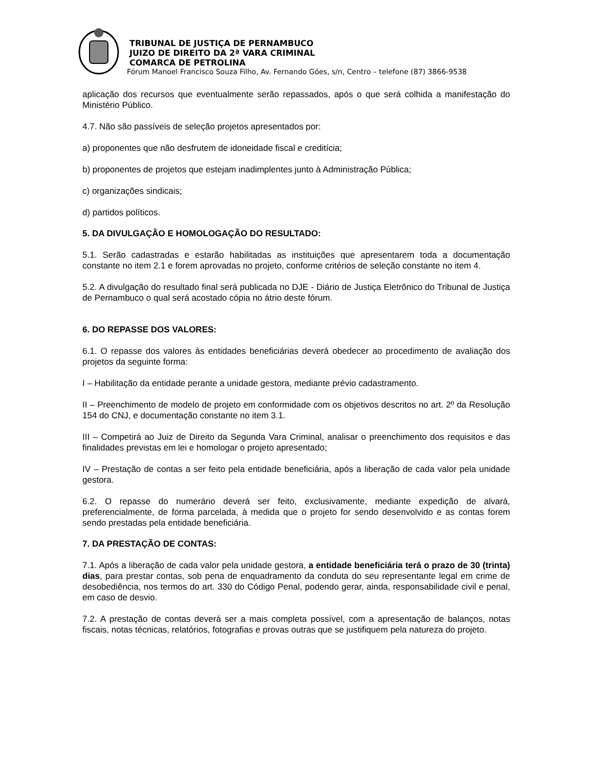TRIBUNAL DE JUSTIÇA DE PERNAMBUCO
JUIZO DE DIREITO DA 2ª VARA CRIMINAL
COMARCA DE PETROLINA
Fórum Manoel Francisco Souza Filho, Av. Fernando Góes, s/n, Centro – telefone (87) 3866-9538
aplicação dos recursos que eventualmente serão repassados, após o que será colhida a manifestação do Ministério Público.
4.7. Não são passíveis de seleção projetos apresentados por:
a) proponentes que não desfrutem de idoneidade fiscal e creditícia;
b) proponentes de projetos que estejam inadimplentes junto à Administração Pública;
c) organizações sindicais;
d) partidos políticos.
5. DA DIVULGAÇÃO E HOMOLOGAÇÃO DO RESULTADO:
5.1. Serão cadastradas e estarão habilitadas as instituições que apresentarem toda a documentação constante no item 2.1 e forem aprovadas no projeto, conforme critérios de seleção constante no item 4.
5.2. A divulgação do resultado final será publicada no DJE - Diário de Justiça Eletrônico do Tribunal de Justiça de Pernambuco o qual será acostado cópia no átrio deste fórum.
6. DO REPASSE DOS VALORES:
6.1. O repasse dos valores às entidades beneficiárias deverá obedecer ao procedimento de avaliação dos projetos da seguinte forma:
I – Habilitação da entidade perante a unidade gestora, mediante prévio cadastramento.
II – Preenchimento de modelo de projeto em conformidade com os objetivos descritos no art. 2º da Resolução 154 do CNJ, e documentação constante no item 3.1.
III – Competirá ao Juiz de Direito da Segunda Vara Criminal, analisar o preenchimento dos requisitos e das finalidades previstas em lei e homologar o projeto apresentado;
IV – Prestação de contas a ser feito pela entidade beneficiária, após a liberação de cada valor pela unidade gestora.
6.2. O repasse do numerário deverá ser feito, exclusivamente, mediante expedição de alvará, preferencialmente, de forma parcelada, à medida que o projeto for sendo desenvolvido e as contas forem sendo prestadas pela entidade beneficiária.
7. DA PRESTAÇÃO DE CONTAS:
7.1. Após a liberação de cada valor pela unidade gestora, a entidade beneficiária terá o prazo de 30 (trinta) dias, para prestar contas, sob pena de enquadramento da conduta do seu representante legal em crime de desobediência, nos termos do art. 330 do Código Penal, podendo gerar, ainda, responsabilidade civil e penal, em caso de desvio.
7.2. A prestação de contas deverá ser a mais completa possível, com a apresentação de balanços, notas fiscais, notas técnicas, relatórios, fotografias e provas outras que se justifiquem pela natureza do projeto.